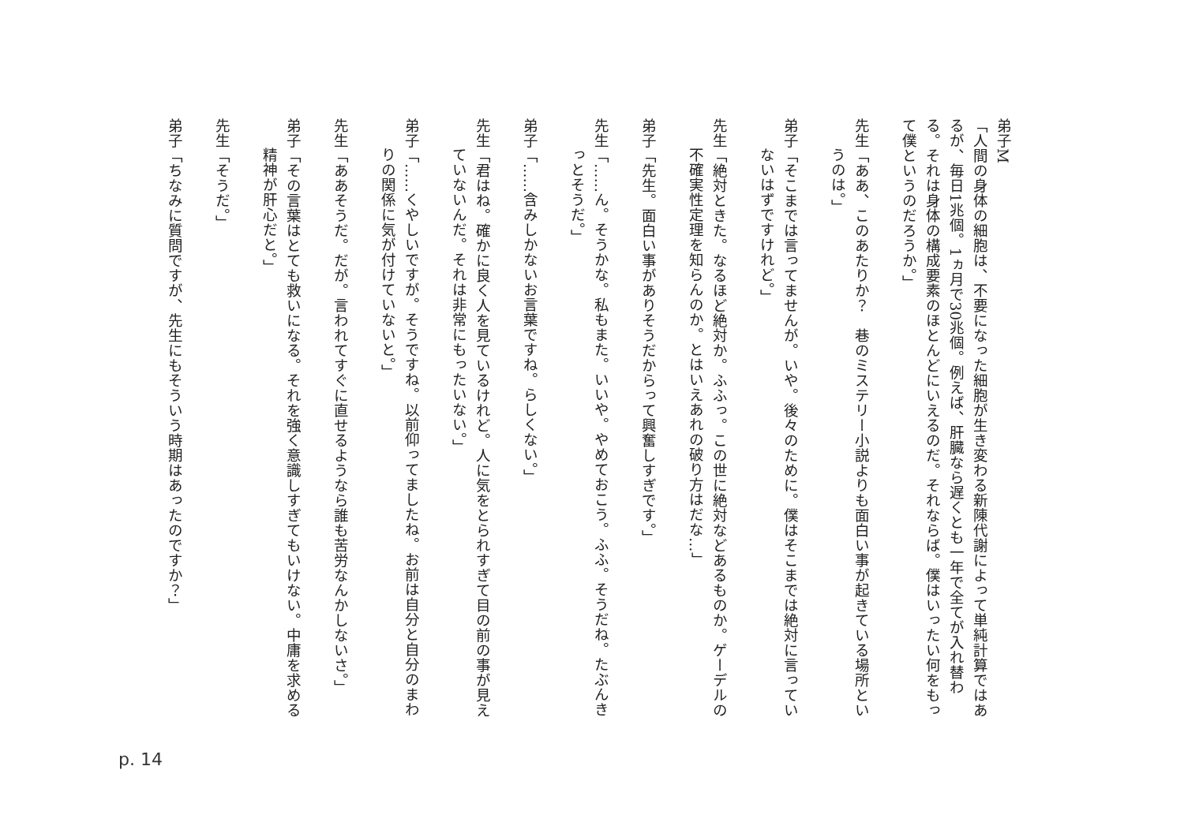弟子M
「人間の身体の細胞は、不要になった細胞が生き変わる新陳代謝によって単純計算ではあるが、毎日1兆個。1ヵ月で30兆個。例えば、肝臓なら遅くとも一年で全てが入れ替わる。それは身体の構成要素のほとんどにいえるのだ。それならば。僕はいったい何をもって僕というのだろうか。」
先生「ああ、このあたりか？　巷のミステリー小説よりも面白い事が起きている場所というのは。」
弟子「そこまでは言ってませんが。いや。後々のために。僕はそこまでは絶対に言っていないはずですけれど。」
先生「絶対ときた。なるほど絶対か。ふふっ。この世に絶対などあるものか。ゲーデルの不確実性定理を知らんのか。とはいえあれの破り方はだな…」
弟子「先生。面白い事がありそうだからって興奮しすぎです。」
先生「……ん。そうかな。私もまた。いいや。やめておこう。ふふ。そうだね。たぶんきっとそうだ。」
弟子「……含みしかないお言葉ですね。らしくない。」
先生「君はね。確かに良く人を見ているけれど。人に気をとられすぎて目の前の事が見えていないんだ。それは非常にもったいない。」
弟子「……くやしいですが。そうですね。以前仰ってましたね。お前は自分と自分のまわりの関係に気が付けていないと。」
先生「ああそうだ。だが。言われてすぐに直せるようなら誰も苦労なんかしないさ。」
弟子「その言葉はとても救いになる。それを強く意識しすぎてもいけない。中庸を求める精神が肝心だと。」
先生「そうだ。」
弟子「ちなみに質問ですが、先生にもそういう時期はあったのですか？」
p. 14